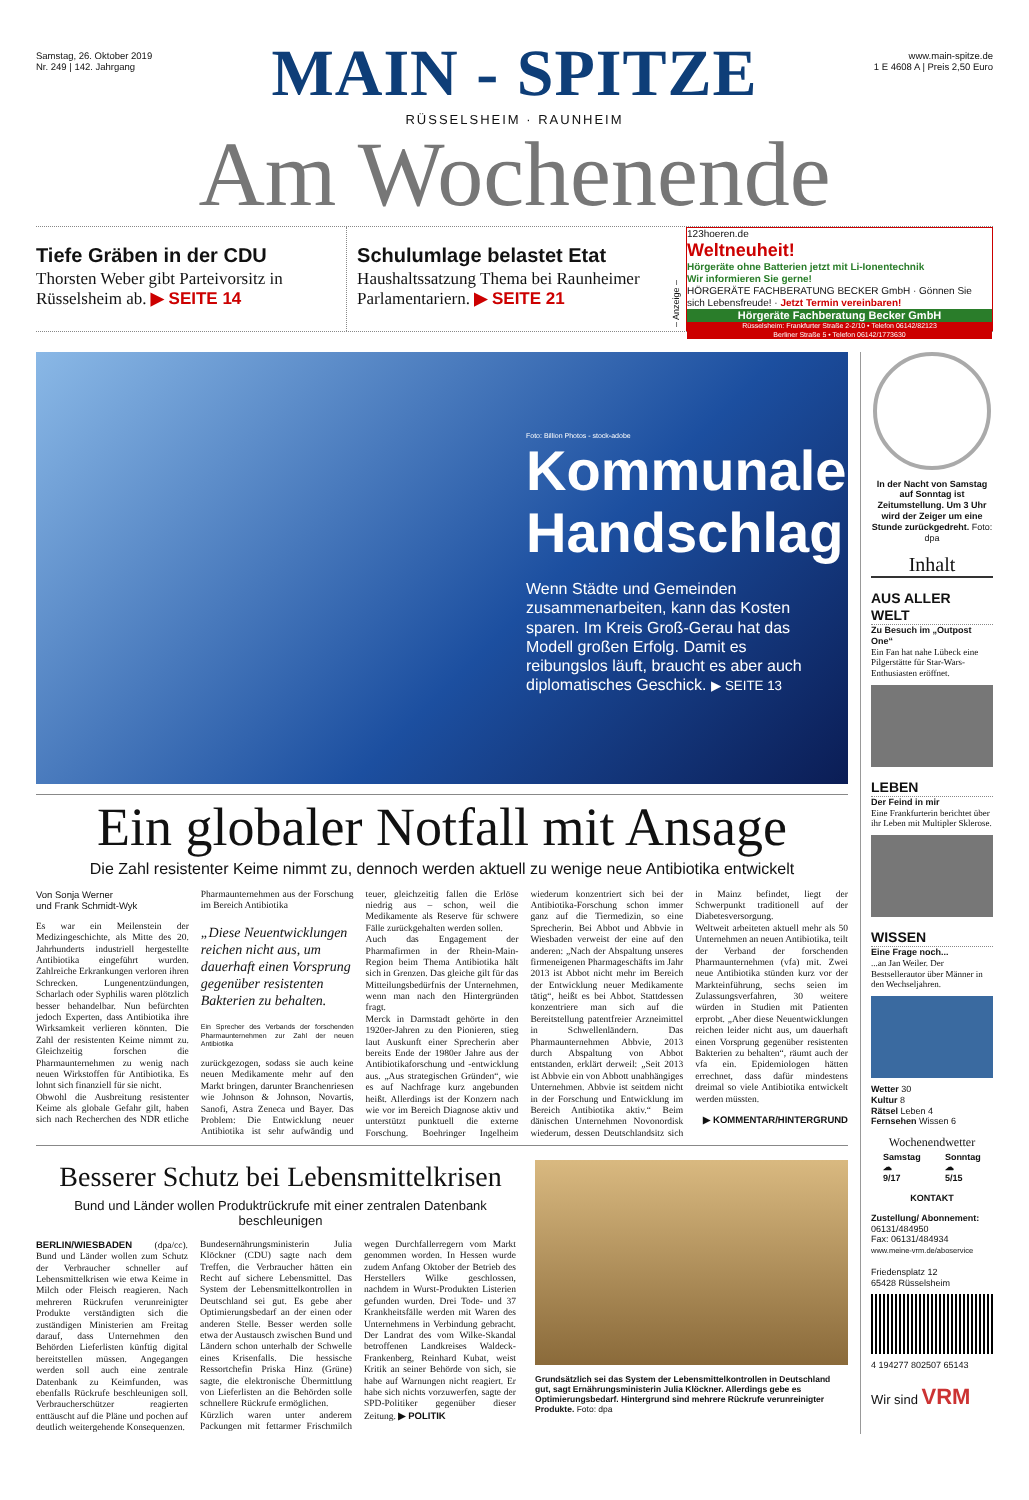Samstag, 26. Oktober 2019
Nr. 249 | 142. Jahrgang
www.main-spitze.de
1 E 4608 A | Preis 2,50 Euro
MAIN - SPITZE
RÜSSELSHEIM · RAUNHEIM
Am Wochenende
Tiefe Gräben in der CDU
Thorsten Weber gibt Parteivorsitz in Rüsselsheim ab. ▶ SEITE 14
Schulumlage belastet Etat
Haushaltssatzung Thema bei Raunheimer Parlamentariern. ▶ SEITE 21
– Anzeige –
123hoeren.de
Weltneuheit!
Hörgeräte ohne Batterien jetzt mit Li-Ionentechnik
Wir informieren Sie gerne!
HÖRGERÄTE FACHBERATUNG BECKER GmbH · Gönnen Sie sich Lebensfreude! · Jetzt Termin vereinbaren!
Hörgeräte Fachberatung Becker GmbH
Rüsselsheim: Frankfurter Straße 2-2/10 • Telefon 06142/82123
Berliner Straße 5 • Telefon 06142/1773630
Foto: Billion Photos - stock-adobe
Kommunaler Handschlag
Wenn Städte und Gemeinden zusammenarbeiten, kann das Kosten sparen. Im Kreis Groß-Gerau hat das Modell großen Erfolg. Damit es reibungslos läuft, braucht es aber auch diplomatisches Geschick. ▶ SEITE 13
Ein globaler Notfall mit Ansage
Die Zahl resistenter Keime nimmt zu, dennoch werden aktuell zu wenige neue Antibiotika entwickelt
Von Sonja Werner
und Frank Schmidt-Wyk
Es war ein Meilenstein der Medizingeschichte, als Mitte des 20. Jahrhunderts industriell hergestellte Antibiotika eingeführt wurden. Zahlreiche Erkrankungen verloren ihren Schrecken. Lungenentzündungen, Scharlach oder Syphilis waren plötzlich besser behandelbar. Nun befürchten jedoch Experten, dass Antibiotika ihre Wirksamkeit verlieren könnten. Die Zahl der resistenten Keime nimmt zu. Gleichzeitig forschen die Pharmaunternehmen zu wenig nach neuen Wirkstoffen für Antibiotika. Es lohnt sich finanziell für sie nicht.
Obwohl die Ausbreitung resistenter Keime als globale Gefahr gilt, haben sich nach Recherchen des NDR etliche Pharmaunternehmen aus der Forschung im Bereich Antibiotika
„Diese Neuentwicklungen reichen nicht aus, um dauerhaft einen Vorsprung gegenüber resistenten Bakterien zu behalten.
Ein Sprecher des Verbands der forschenden Pharmaunternehmen zur Zahl der neuen Antibiotika
zurückgezogen, sodass sie auch keine neuen Medikamente mehr auf den Markt bringen, darunter Branchenriesen wie Johnson & Johnson, Novartis, Sanofi, Astra Zeneca und Bayer. Das Problem: Die Entwicklung neuer Antibiotika ist sehr aufwändig und teuer, gleichzeitig fallen die Erlöse niedrig aus – schon, weil die Medikamente als Reserve für schwere Fälle zurückgehalten werden sollen.
Auch das Engagement der Pharmafirmen in der Rhein-Main-Region beim Thema Antibiotika hält sich in Grenzen. Das gleiche gilt für das Mitteilungsbedürfnis der Unternehmen, wenn man nach den Hintergründen fragt.
Merck in Darmstadt gehörte in den 1920er-Jahren zu den Pionieren, stieg laut Auskunft einer Sprecherin aber bereits Ende der 1980er Jahre aus der Antibiotikaforschung und -entwicklung aus. „Aus strategischen Gründen“, wie es auf Nachfrage kurz angebunden heißt. Allerdings ist der Konzern nach wie vor im Bereich Diagnose aktiv und unterstützt punktuell die externe Forschung. Boehringer Ingelheim wiederum konzentriert sich bei der Antibiotika-Forschung schon immer ganz auf die Tiermedizin, so eine Sprecherin. Bei Abbot und Abbvie in Wiesbaden verweist der eine auf den anderen: „Nach der Abspaltung unseres firmeneigenen Pharmageschäfts im Jahr 2013 ist Abbot nicht mehr im Bereich der Entwicklung neuer Medikamente tätig“, heißt es bei Abbot. Stattdessen konzentriere man sich auf die Bereitstellung patentfreier Arzneimittel in Schwellenländern. Das Pharmaunternehmen Abbvie, 2013 durch Abspaltung von Abbot entstanden, erklärt derweil: „Seit 2013 ist Abbvie ein von Abbott unabhängiges Unternehmen. Abbvie ist seitdem nicht in der Forschung und Entwicklung im Bereich Antibiotika aktiv.“ Beim dänischen Unternehmen Novonordisk wiederum, dessen Deutschlandsitz sich in Mainz befindet, liegt der Schwerpunkt traditionell auf der Diabetesversorgung.
Weltweit arbeiteten aktuell mehr als 50 Unternehmen an neuen Antibiotika, teilt der Verband der forschenden Pharmaunternehmen (vfa) mit. Zwei neue Antibiotika stünden kurz vor der Markteinführung, sechs seien im Zulassungsverfahren, 30 weitere würden in Studien mit Patienten erprobt. „Aber diese Neuentwicklungen reichen leider nicht aus, um dauerhaft einen Vorsprung gegenüber resistenten Bakterien zu behalten“, räumt auch der vfa ein. Epidemiologen hätten errechnet, dass dafür mindestens dreimal so viele Antibiotika entwickelt werden müssten.
▶ KOMMENTAR/HINTERGRUND
Besserer Schutz bei Lebensmittelkrisen
Bund und Länder wollen Produktrückrufe mit einer zentralen Datenbank beschleunigen
BERLIN/WIESBADEN (dpa/cc). Bund und Länder wollen zum Schutz der Verbraucher schneller auf Lebensmittelkrisen wie etwa Keime in Milch oder Fleisch reagieren. Nach mehreren Rückrufen verunreinigter Produkte verständigten sich die zuständigen Ministerien am Freitag darauf, dass Unternehmen den Behörden Lieferlisten künftig digital bereitstellen müssen. Angegangen werden soll auch eine zentrale Datenbank zu Keimfunden, was ebenfalls Rückrufe beschleunigen soll. Verbraucherschützer reagierten enttäuscht auf die Pläne und pochen auf deutlich weitergehende Konsequenzen.
Bundesernährungsministerin Julia Klöckner (CDU) sagte nach dem Treffen, die Verbraucher hätten ein Recht auf sichere Lebensmittel. Das System der Lebensmittelkontrollen in Deutschland sei gut. Es gebe aber Optimierungsbedarf an der einen oder anderen Stelle. Besser werden solle etwa der Austausch zwischen Bund und Ländern schon unterhalb der Schwelle eines Krisenfalls. Die hessische Ressortchefin Priska Hinz (Grüne) sagte, die elektronische Übermittlung von Lieferlisten an die Behörden solle schnellere Rückrufe ermöglichen.
Kürzlich waren unter anderem Packungen mit fettarmer Frischmilch wegen Durchfallerregern vom Markt genommen worden. In Hessen wurde zudem Anfang Oktober der Betrieb des Herstellers Wilke geschlossen, nachdem in Wurst-Produkten Listerien gefunden wurden. Drei Tode- und 37 Krankheitsfälle werden mit Waren des Unternehmens in Verbindung gebracht. Der Landrat des vom Wilke-Skandal betroffenen Landkreises Waldeck-Frankenberg, Reinhard Kubat, weist Kritik an seiner Behörde von sich, sie habe auf Warnungen nicht reagiert. Er habe sich nichts vorzuwerfen, sagte der SPD-Politiker gegenüber dieser Zeitung. ▶ POLITIK
Grundsätzlich sei das System der Lebensmittelkontrollen in Deutschland gut, sagt Ernährungsministerin Julia Klöckner. Allerdings gebe es Optimierungsbedarf. Hintergrund sind mehrere Rückrufe verunreinigter Produkte. Foto: dpa
In der Nacht von Samstag auf Sonntag ist Zeitumstellung. Um 3 Uhr wird der Zeiger um eine Stunde zurückgedreht. Foto: dpa
Inhalt
AUS ALLER WELT
Zu Besuch im „Outpost One“
Ein Fan hat nahe Lübeck eine Pilgerstätte für Star-Wars-Enthusiasten eröffnet.
LEBEN
Der Feind in mir
Eine Frankfurterin berichtet über ihr Leben mit Multipler Sklerose.
WISSEN
Eine Frage noch...
...an Jan Weiler. Der Bestsellerautor über Männer in den Wechseljahren.
Wetter 30
Kultur 8
Rätsel Leben 4
Fernsehen Wissen 6
Wochenendwetter
Samstag
☁
9/17 Sonntag
☁
5/15
KONTAKT
Zustellung/ Abonnement: 06131/484950
Fax: 06131/484934
www.meine-vrm.de/aboservice
Friedensplatz 12
65428 Rüsselsheim
4 194277 802507 65143
Wir sind VRM